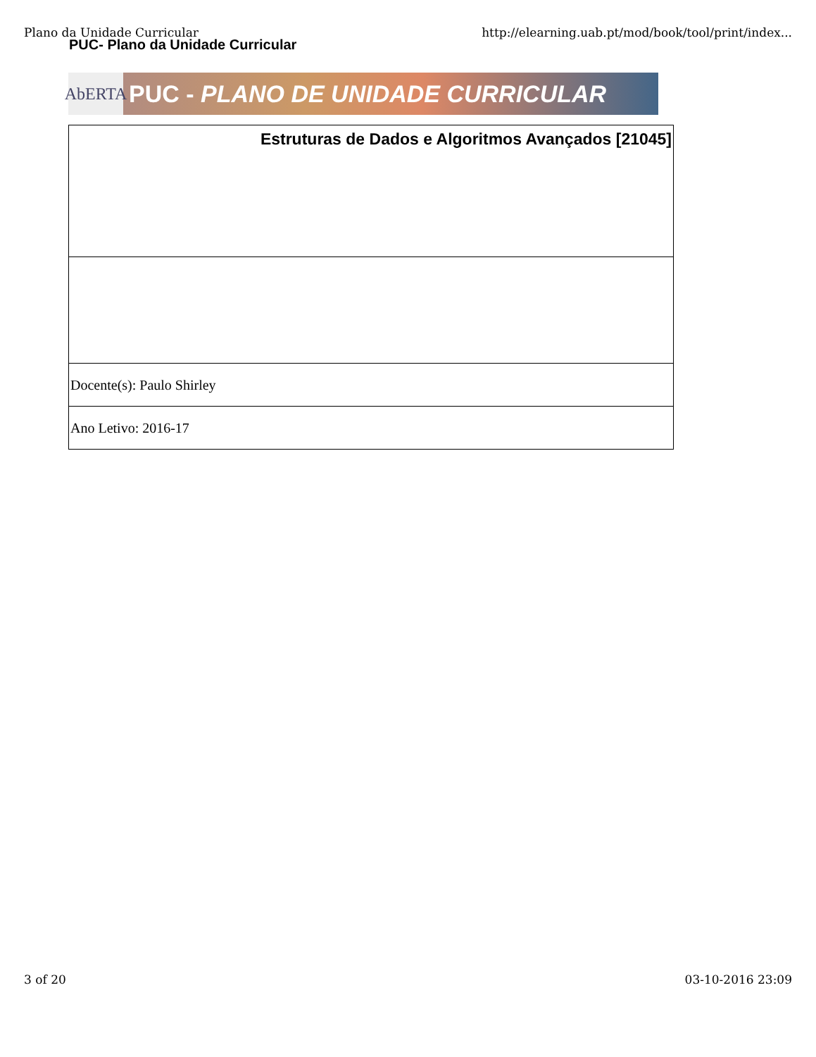Plano da Unidade Curricular http://elearning.uab.pt/mod/book/tool/print/index...
PUC- Plano da Unidade Curricular
AbERTA
PUC - PLANO DE UNIDADE CURRICULAR
| Estruturas de Dados e Algoritmos Avançados [21045] |
| Docente(s): Paulo Shirley |
| Ano Letivo: 2016-17 |
3 of 20 03-10-2016 23:09